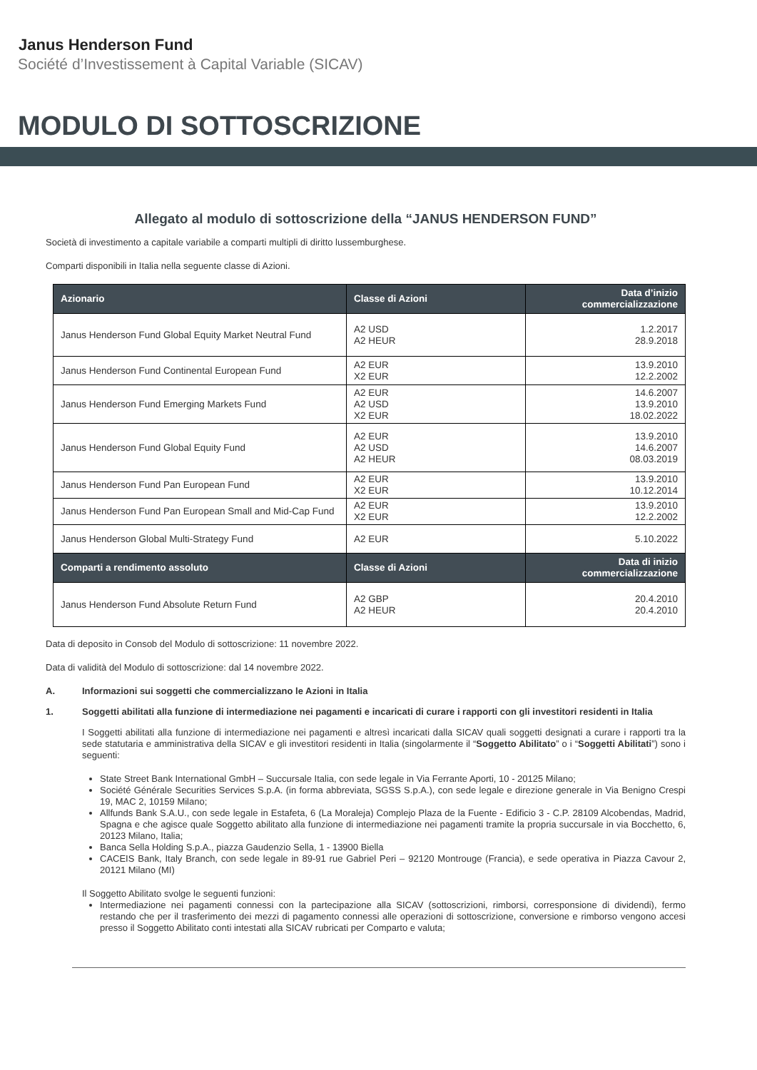Janus Henderson Fund
Société d’Investissement à Capital Variable (SICAV)
MODULO DI SOTTOSCRIZIONE
Allegato al modulo di sottoscrizione della “JANUS HENDERSON FUND”
Società di investimento a capitale variabile a comparti multipli di diritto lussemburghese.
Comparti disponibili in Italia nella seguente classe di Azioni.
| Azionario | Classe di Azioni | Data d’inizio commercializzazione |
| --- | --- | --- |
| Janus Henderson Fund Global Equity Market Neutral Fund | A2 USD A2 HEUR | 1.2.2017 28.9.2018 |
| Janus Henderson Fund Continental European Fund | A2 EUR X2 EUR | 13.9.2010 12.2.2002 |
| Janus Henderson Fund Emerging Markets Fund | A2 EUR A2 USD X2 EUR | 14.6.2007 13.9.2010 18.02.2022 |
| Janus Henderson Fund Global Equity Fund | A2 EUR A2 USD A2 HEUR | 13.9.2010 14.6.2007 08.03.2019 |
| Janus Henderson Fund Pan European Fund | A2 EUR X2 EUR | 13.9.2010 10.12.2014 |
| Janus Henderson Fund Pan European Small and Mid-Cap Fund | A2 EUR X2 EUR | 13.9.2010 12.2.2002 |
| Janus Henderson Global Multi-Strategy Fund | A2 EUR | 5.10.2022 |
| Comparti a rendimento assoluto | Classe di Azioni | Data di inizio commercializzazione |
| Janus Henderson Fund Absolute Return Fund | A2 GBP A2 HEUR | 20.4.2010 20.4.2010 |
Data di deposito in Consob del Modulo di sottoscrizione: 11 novembre 2022.
Data di validità del Modulo di sottoscrizione: dal 14 novembre 2022.
A. Informazioni sui soggetti che commercializzano le Azioni in Italia
1. Soggetti abilitati alla funzione di intermediazione nei pagamenti e incaricati di curare i rapporti con gli investitori residenti in Italia
I Soggetti abilitati alla funzione di intermediazione nei pagamenti e altresì incaricati dalla SICAV quali soggetti designati a curare i rapporti tra la sede statutaria e amministrativa della SICAV e gli investitori residenti in Italia (singolarmente il “Soggetto Abilitato” o i “Soggetti Abilitati”) sono i seguenti:
State Street Bank International GmbH – Succursale Italia, con sede legale in Via Ferrante Aporti, 10 - 20125 Milano;
Société Générale Securities Services S.p.A. (in forma abbreviata, SGSS S.p.A.), con sede legale e direzione generale in Via Benigno Crespi 19, MAC 2, 10159 Milano;
Allfunds Bank S.A.U., con sede legale in Estafeta, 6 (La Moraleja) Complejo Plaza de la Fuente - Edificio 3 - C.P. 28109 Alcobendas, Madrid, Spagna e che agisce quale Soggetto abilitato alla funzione di intermediazione nei pagamenti tramite la propria succursale in via Bocchetto, 6, 20123 Milano, Italia;
Banca Sella Holding S.p.A., piazza Gaudenzio Sella, 1 - 13900 Biella
CACEIS Bank, Italy Branch, con sede legale in 89-91 rue Gabriel Peri – 92120 Montrouge (Francia), e sede operativa in Piazza Cavour 2, 20121 Milano (MI)
Il Soggetto Abilitato svolge le seguenti funzioni:
Intermediazione nei pagamenti connessi con la partecipazione alla SICAV (sottoscrizioni, rimborsi, corresponsione di dividendi), fermo restando che per il trasferimento dei mezzi di pagamento connessi alle operazioni di sottoscrizione, conversione e rimborso vengono accesi presso il Soggetto Abilitato conti intestati alla SICAV rubricati per Comparto e valuta;